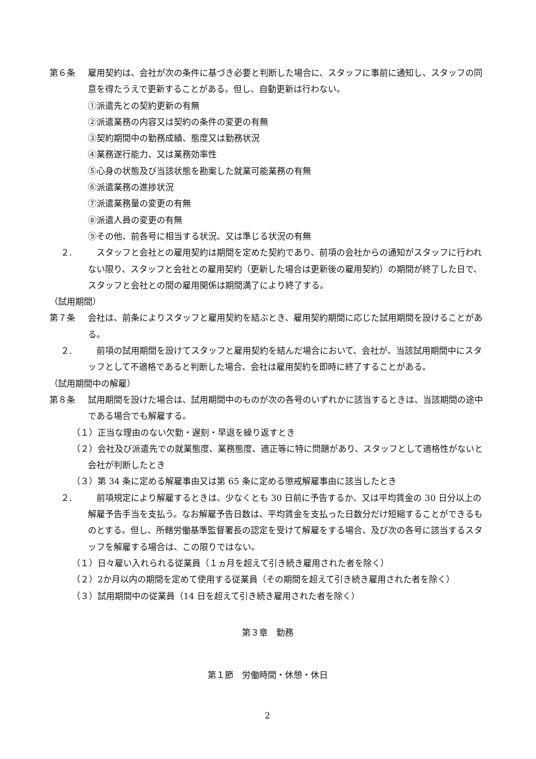第６条 雇用契約は、会社が次の条件に基づき必要と判断した場合に、スタッフに事前に通知し、スタッフの同意を得たうえで更新することがある。但し、自動更新は行わない。
①派遣先との契約更新の有無
②派遣業務の内容又は契約の条件の変更の有無
③契約期間中の勤務成績、態度又は勤務状況
④業務遂行能力、又は業務効率性
⑤心身の状態及び当該状態を勘案した就業可能業務の有無
⑥派遣業務の進捗状況
⑦派遣業務量の変更の有無
⑧派遣人員の変更の有無
⑨その他、前各号に相当する状況、又は準じる状況の有無
２.　スタッフと会社との雇用契約は期間を定めた契約であり、前項の会社からの通知がスタッフに行われない限り、スタッフと会社との雇用契約（更新した場合は更新後の雇用契約）の期間が終了した日で、スタッフと会社との間の雇用関係は期間満了により終了する。
（試用期間）
第７条 会社は、前条によりスタッフと雇用契約を結ぶとき、雇用契約期間に応じた試用期間を設けることがある。
２.　前項の試用期間を設けてスタッフと雇用契約を結んだ場合において、会社が、当該試用期間中にスタッフとして不適格であると判断した場合、会社は雇用契約を即時に終了することがある。
（試用期間中の解雇）
第８条 試用期間を設けた場合は、試用期間中のものが次の各号のいずれかに該当するときは、当該期間の途中である場合でも解雇する。
（１）正当な理由のない欠勤・遅刻・早退を繰り返すとき
（２）会社及び派遣先での就業態度、業務態度、適正等に特に問題があり、スタッフとして適格性がないと会社が判断したとき
（３）第 34 条に定める解雇事由又は第 65 条に定める懲戒解雇事由に該当したとき
２.　前項規定により解雇するときは、少なくとも 30 日前に予告するか、又は平均賃金の 30 日分以上の解雇予告手当を支払う。なお解雇予告日数は、平均賃金を支払った日数分だけ短縮することができるものとする。但し、所轄労働基準監督署長の認定を受けて解雇をする場合、及び次の各号に該当するスタッフを解雇する場合は、この限りではない。
（１）日々雇い入れられる従業員（１ヵ月を超えて引き続き雇用された者を除く）
（２）2か月以内の期間を定めて使用する従業員（その期間を超えて引き続き雇用された者を除く）
（３）試用期間中の従業員（14 日を超えて引き続き雇用された者を除く）
第３章　勤務
第１節　労働時間・休憩・休日
2